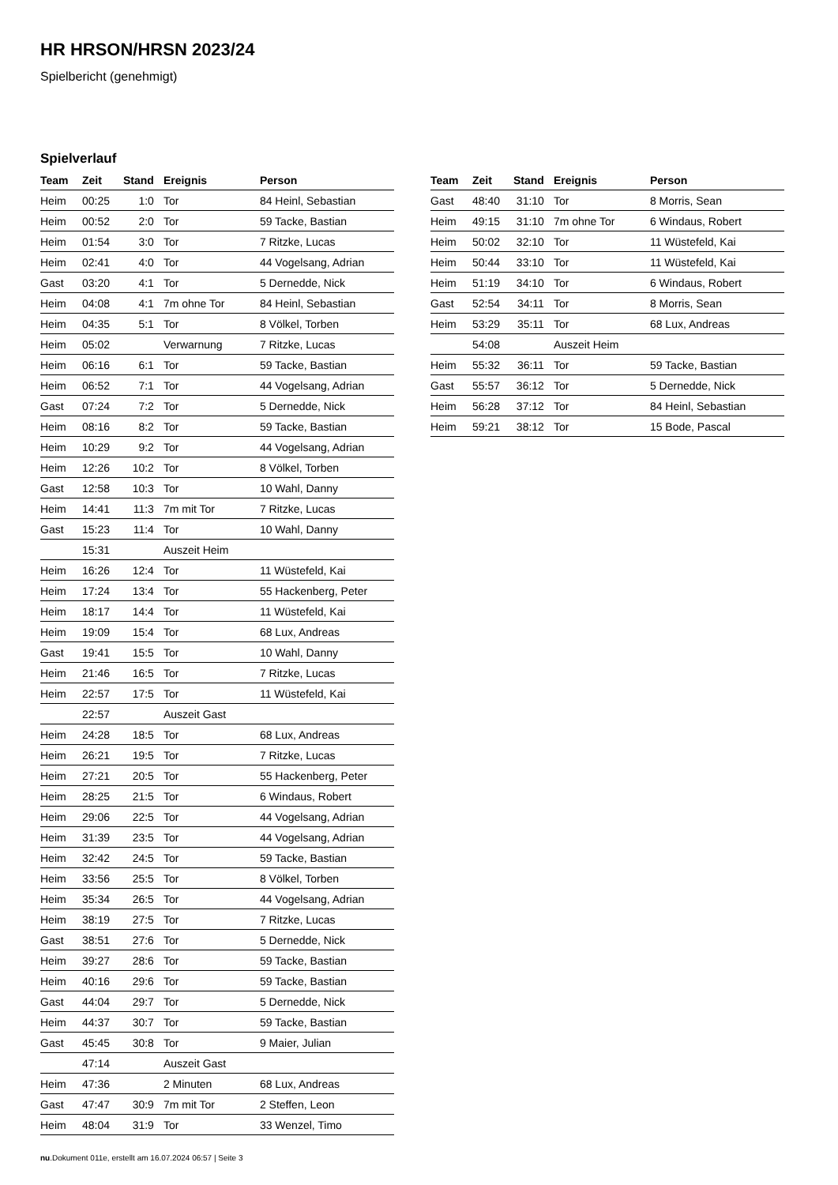HR HRSON/HRSN 2023/24
Spielbericht (genehmigt)
Spielverlauf
| Team | Zeit | Stand | Ereignis | Person |
| --- | --- | --- | --- | --- |
| Heim | 00:25 | 1:0 | Tor | 84 Heinl, Sebastian |
| Heim | 00:52 | 2:0 | Tor | 59 Tacke, Bastian |
| Heim | 01:54 | 3:0 | Tor | 7 Ritzke, Lucas |
| Heim | 02:41 | 4:0 | Tor | 44 Vogelsang, Adrian |
| Gast | 03:20 | 4:1 | Tor | 5 Dernedde, Nick |
| Heim | 04:08 | 4:1 | 7m ohne Tor | 84 Heinl, Sebastian |
| Heim | 04:35 | 5:1 | Tor | 8 Völkel, Torben |
| Heim | 05:02 | | Verwarnung | 7 Ritzke, Lucas |
| Heim | 06:16 | 6:1 | Tor | 59 Tacke, Bastian |
| Heim | 06:52 | 7:1 | Tor | 44 Vogelsang, Adrian |
| Gast | 07:24 | 7:2 | Tor | 5 Dernedde, Nick |
| Heim | 08:16 | 8:2 | Tor | 59 Tacke, Bastian |
| Heim | 10:29 | 9:2 | Tor | 44 Vogelsang, Adrian |
| Heim | 12:26 | 10:2 | Tor | 8 Völkel, Torben |
| Gast | 12:58 | 10:3 | Tor | 10 Wahl, Danny |
| Heim | 14:41 | 11:3 | 7m mit Tor | 7 Ritzke, Lucas |
| Gast | 15:23 | 11:4 | Tor | 10 Wahl, Danny |
| | 15:31 | | Auszeit Heim | |
| Heim | 16:26 | 12:4 | Tor | 11 Wüstefeld, Kai |
| Heim | 17:24 | 13:4 | Tor | 55 Hackenberg, Peter |
| Heim | 18:17 | 14:4 | Tor | 11 Wüstefeld, Kai |
| Heim | 19:09 | 15:4 | Tor | 68 Lux, Andreas |
| Gast | 19:41 | 15:5 | Tor | 10 Wahl, Danny |
| Heim | 21:46 | 16:5 | Tor | 7 Ritzke, Lucas |
| Heim | 22:57 | 17:5 | Tor | 11 Wüstefeld, Kai |
| | 22:57 | | Auszeit Gast | |
| Heim | 24:28 | 18:5 | Tor | 68 Lux, Andreas |
| Heim | 26:21 | 19:5 | Tor | 7 Ritzke, Lucas |
| Heim | 27:21 | 20:5 | Tor | 55 Hackenberg, Peter |
| Heim | 28:25 | 21:5 | Tor | 6 Windaus, Robert |
| Heim | 29:06 | 22:5 | Tor | 44 Vogelsang, Adrian |
| Heim | 31:39 | 23:5 | Tor | 44 Vogelsang, Adrian |
| Heim | 32:42 | 24:5 | Tor | 59 Tacke, Bastian |
| Heim | 33:56 | 25:5 | Tor | 8 Völkel, Torben |
| Heim | 35:34 | 26:5 | Tor | 44 Vogelsang, Adrian |
| Heim | 38:19 | 27:5 | Tor | 7 Ritzke, Lucas |
| Gast | 38:51 | 27:6 | Tor | 5 Dernedde, Nick |
| Heim | 39:27 | 28:6 | Tor | 59 Tacke, Bastian |
| Heim | 40:16 | 29:6 | Tor | 59 Tacke, Bastian |
| Gast | 44:04 | 29:7 | Tor | 5 Dernedde, Nick |
| Heim | 44:37 | 30:7 | Tor | 59 Tacke, Bastian |
| Gast | 45:45 | 30:8 | Tor | 9 Maier, Julian |
| | 47:14 | | Auszeit Gast | |
| Heim | 47:36 | | 2 Minuten | 68 Lux, Andreas |
| Gast | 47:47 | 30:9 | 7m mit Tor | 2 Steffen, Leon |
| Heim | 48:04 | 31:9 | Tor | 33 Wenzel, Timo |
| Team | Zeit | Stand | Ereignis | Person |
| --- | --- | --- | --- | --- |
| Gast | 48:40 | 31:10 | Tor | 8 Morris, Sean |
| Heim | 49:15 | 31:10 | 7m ohne Tor | 6 Windaus, Robert |
| Heim | 50:02 | 32:10 | Tor | 11 Wüstefeld, Kai |
| Heim | 50:44 | 33:10 | Tor | 11 Wüstefeld, Kai |
| Heim | 51:19 | 34:10 | Tor | 6 Windaus, Robert |
| Gast | 52:54 | 34:11 | Tor | 8 Morris, Sean |
| Heim | 53:29 | 35:11 | Tor | 68 Lux, Andreas |
| | 54:08 | | Auszeit Heim | |
| Heim | 55:32 | 36:11 | Tor | 59 Tacke, Bastian |
| Gast | 55:57 | 36:12 | Tor | 5 Dernedde, Nick |
| Heim | 56:28 | 37:12 | Tor | 84 Heinl, Sebastian |
| Heim | 59:21 | 38:12 | Tor | 15 Bode, Pascal |
nu.Dokument 011e, erstellt am 16.07.2024 06:57 | Seite 3